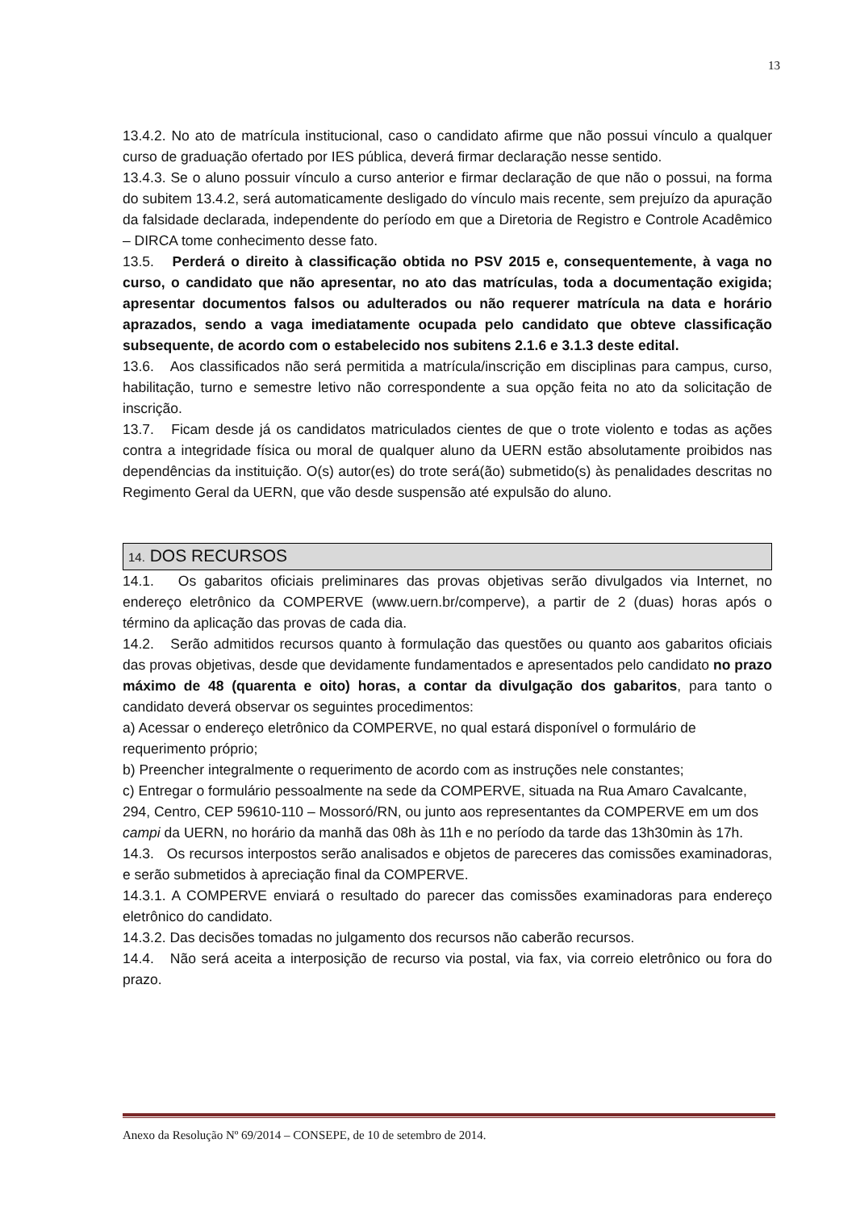13
13.4.2. No ato de matrícula institucional, caso o candidato afirme que não possui vínculo a qualquer curso de graduação ofertado por IES pública, deverá firmar declaração nesse sentido.
13.4.3. Se o aluno possuir vínculo a curso anterior e firmar declaração de que não o possui, na forma do subitem 13.4.2, será automaticamente desligado do vínculo mais recente, sem prejuízo da apuração da falsidade declarada, independente do período em que a Diretoria de Registro e Controle Acadêmico – DIRCA tome conhecimento desse fato.
13.5. Perderá o direito à classificação obtida no PSV 2015 e, consequentemente, à vaga no curso, o candidato que não apresentar, no ato das matrículas, toda a documentação exigida; apresentar documentos falsos ou adulterados ou não requerer matrícula na data e horário aprazados, sendo a vaga imediatamente ocupada pelo candidato que obteve classificação subsequente, de acordo com o estabelecido nos subitens 2.1.6 e 3.1.3 deste edital.
13.6. Aos classificados não será permitida a matrícula/inscrição em disciplinas para campus, curso, habilitação, turno e semestre letivo não correspondente a sua opção feita no ato da solicitação de inscrição.
13.7. Ficam desde já os candidatos matriculados cientes de que o trote violento e todas as ações contra a integridade física ou moral de qualquer aluno da UERN estão absolutamente proibidos nas dependências da instituição. O(s) autor(es) do trote será(ão) submetido(s) às penalidades descritas no Regimento Geral da UERN, que vão desde suspensão até expulsão do aluno.
14. DOS RECURSOS
14.1. Os gabaritos oficiais preliminares das provas objetivas serão divulgados via Internet, no endereço eletrônico da COMPERVE (www.uern.br/comperve), a partir de 2 (duas) horas após o término da aplicação das provas de cada dia.
14.2. Serão admitidos recursos quanto à formulação das questões ou quanto aos gabaritos oficiais das provas objetivas, desde que devidamente fundamentados e apresentados pelo candidato no prazo máximo de 48 (quarenta e oito) horas, a contar da divulgação dos gabaritos, para tanto o candidato deverá observar os seguintes procedimentos:
a) Acessar o endereço eletrônico da COMPERVE, no qual estará disponível o formulário de requerimento próprio;
b) Preencher integralmente o requerimento de acordo com as instruções nele constantes;
c) Entregar o formulário pessoalmente na sede da COMPERVE, situada na Rua Amaro Cavalcante, 294, Centro, CEP 59610-110 – Mossoró/RN, ou junto aos representantes da COMPERVE em um dos campi da UERN, no horário da manhã das 08h às 11h e no período da tarde das 13h30min às 17h.
14.3. Os recursos interpostos serão analisados e objetos de pareceres das comissões examinadoras, e serão submetidos à apreciação final da COMPERVE.
14.3.1. A COMPERVE enviará o resultado do parecer das comissões examinadoras para endereço eletrônico do candidato.
14.3.2. Das decisões tomadas no julgamento dos recursos não caberão recursos.
14.4. Não será aceita a interposição de recurso via postal, via fax, via correio eletrônico ou fora do prazo.
Anexo da Resolução Nº 69/2014 – CONSEPE, de 10 de setembro de 2014.